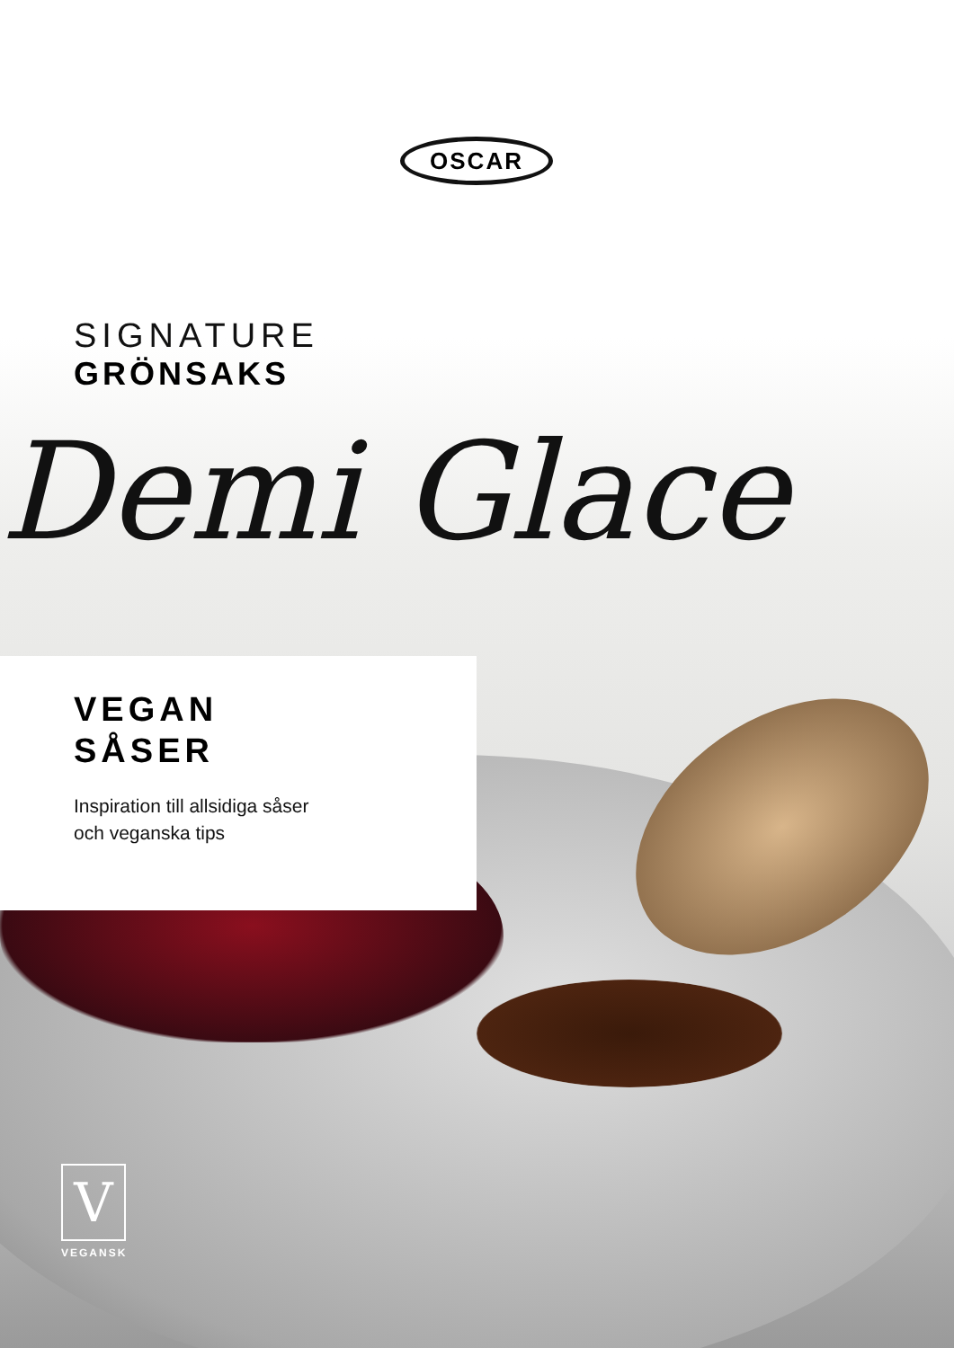OSCAR
SIGNATURE
GRÖNSAKS
Demi Glace
VEGAN
SÅSER
Inspiration till allsidiga såser
och veganska tips
V
VEGANSK